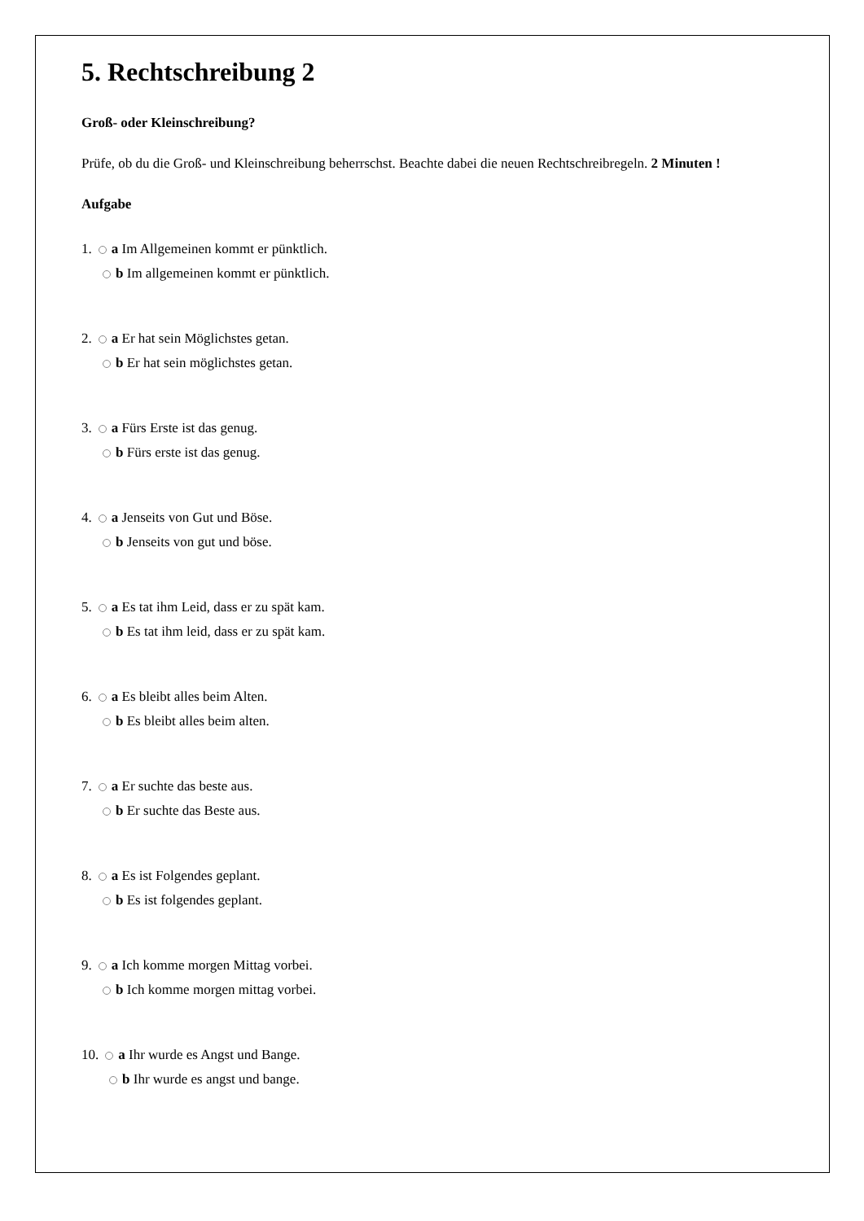5. Rechtschreibung 2
Groß- oder Kleinschreibung?
Prüfe, ob du die Groß- und Kleinschreibung beherrschst. Beachte dabei die neuen Rechtschreibregeln. 2 Minuten !
Aufgabe
1. a Im Allgemeinen kommt er pünktlich.
b Im allgemeinen kommt er pünktlich.
2. a Er hat sein Möglichstes getan.
b Er hat sein möglichstes getan.
3. a Fürs Erste ist das genug.
b Fürs erste ist das genug.
4. a Jenseits von Gut und Böse.
b Jenseits von gut und böse.
5. a Es tat ihm Leid, dass er zu spät kam.
b Es tat ihm leid, dass er zu spät kam.
6. a Es bleibt alles beim Alten.
b Es bleibt alles beim alten.
7. a Er suchte das beste aus.
b Er suchte das Beste aus.
8. a Es ist Folgendes geplant.
b Es ist folgendes geplant.
9. a Ich komme morgen Mittag vorbei.
b Ich komme morgen mittag vorbei.
10. a Ihr wurde es Angst und Bange.
b Ihr wurde es angst und bange.